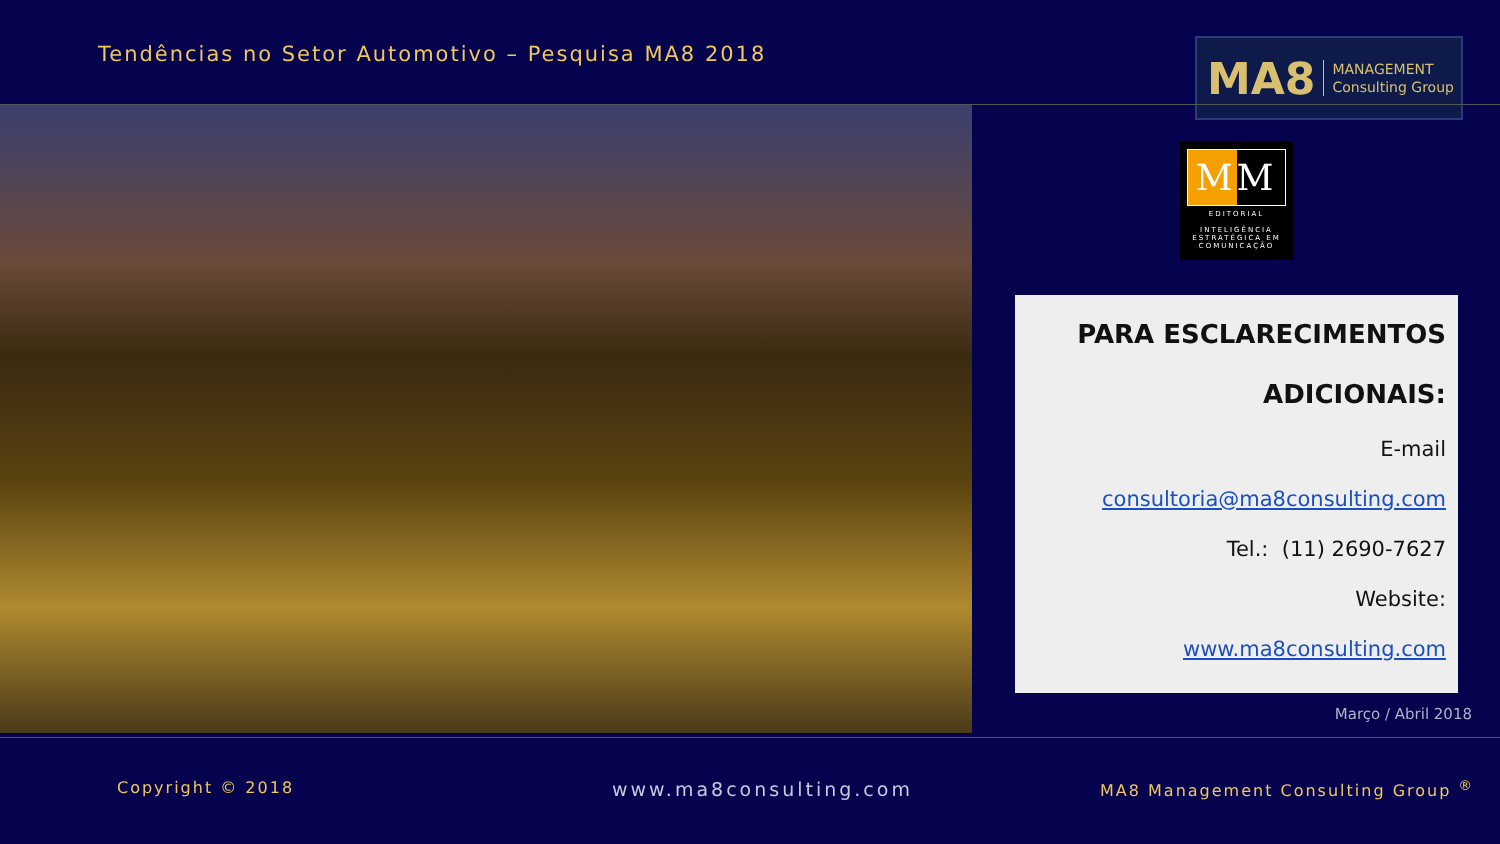Tendências no Setor Automotivo – Pesquisa MA8 2018
MA8 MANAGEMENT
Consulting Group
MM
EDITORIAL
INTELIGÊNCIA
ESTRATÉGICA EM
COMUNICAÇÃO
PARA ESCLARECIMENTOS
ADICIONAIS:
E-mail
consultoria@ma8consulting.com
Tel.: (11) 2690-7627
Website:
www.ma8consulting.com
Março / Abril 2018
Copyright © 2018 www.ma8consulting.com
MA8 Management Consulting Group <sup>®</sup>